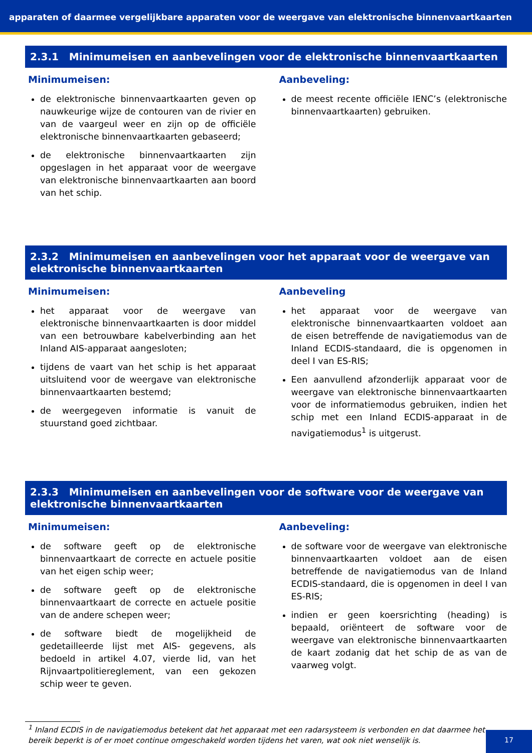apparaten of daarmee vergelijkbare apparaten voor de weergave van elektronische binnenvaartkaarten
2.3.1 Minimumeisen en aanbevelingen voor de elektronische binnenvaartkaarten
Minimumeisen:
de elektronische binnenvaartkaarten geven op nauwkeurige wijze de contouren van de rivier en van de vaargeul weer en zijn op de officiële elektronische binnenvaartkaarten gebaseerd;
de elektronische binnenvaartkaarten zijn opgeslagen in het apparaat voor de weergave van elektronische binnenvaartkaarten aan boord van het schip.
Aanbeveling:
de meest recente officiële IENC’s (elektronische binnenvaartkaarten) gebruiken.
2.3.2 Minimumeisen en aanbevelingen voor het apparaat voor de weergave van elektronische binnenvaartkaarten
Minimumeisen:
het apparaat voor de weergave van elektronische binnenvaartkaarten is door middel van een betrouwbare kabelverbinding aan het Inland AIS-apparaat aangesloten;
tijdens de vaart van het schip is het apparaat uitsluitend voor de weergave van elektronische binnenvaartkaarten bestemd;
de weergegeven informatie is vanuit de stuurstand goed zichtbaar.
Aanbeveling
het apparaat voor de weergave van elektronische binnenvaartkaarten voldoet aan de eisen betreffende de navigatiemodus van de Inland ECDIS-standaard, die is opgenomen in deel I van ES-RIS;
Een aanvullend afzonderlijk apparaat voor de weergave van elektronische binnenvaartkaarten voor de informatiemodus gebruiken, indien het schip met een Inland ECDIS-apparaat in de navigatiemodus<sup>1</sup> is uitgerust.
2.3.3 Minimumeisen en aanbevelingen voor de software voor de weergave van elektronische binnenvaartkaarten
Minimumeisen:
de software geeft op de elektronische binnenvaartkaart de correcte en actuele positie van het eigen schip weer;
de software geeft op de elektronische binnenvaartkaart de correcte en actuele positie van de andere schepen weer;
de software biedt de mogelijkheid de gedetailleerde lijst met AIS- gegevens, als bedoeld in artikel 4.07, vierde lid, van het Rijnvaartpolitiereglement, van een gekozen schip weer te geven.
Aanbeveling:
de software voor de weergave van elektronische binnenvaartkaarten voldoet aan de eisen betreffende de navigatiemodus van de Inland ECDIS-standaard, die is opgenomen in deel I van ES-RIS;
indien er geen koersrichting (heading) is bepaald, oriënteert de software voor de weergave van elektronische binnenvaartkaarten de kaart zodanig dat het schip de as van de vaarweg volgt.
<sup>1</sup> Inland ECDIS in de navigatiemodus betekent dat het apparaat met een radarsysteem is verbonden en dat daarmee het bereik beperkt is of er moet continue omgeschakeld worden tijdens het varen, wat ook niet wenselijk is.
17